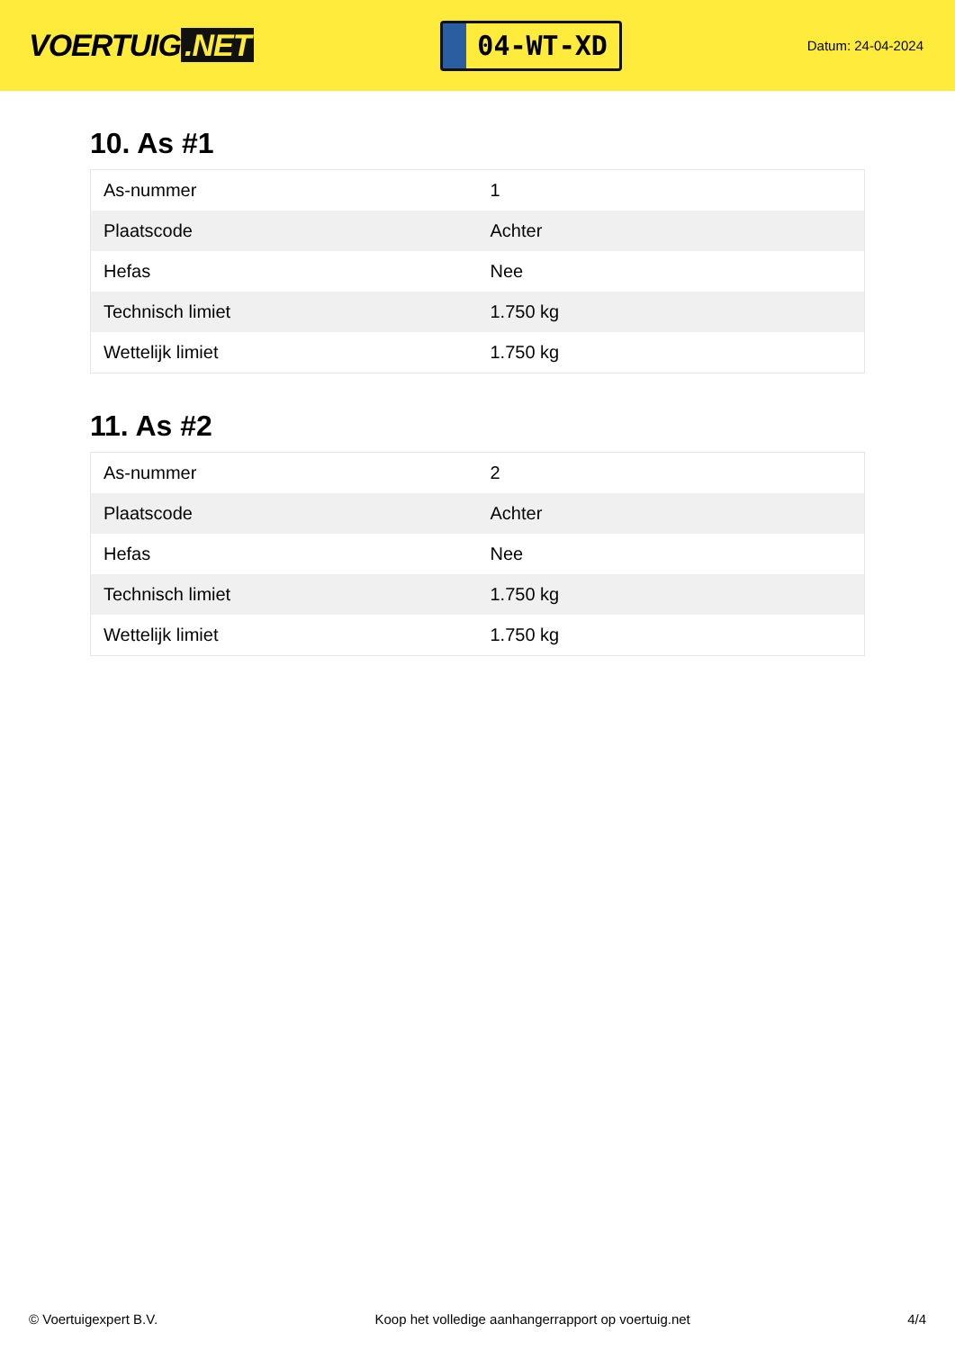VOERTUIG.NET
04-WT-XD
Datum: 24-04-2024
10. As #1
| As-nummer | 1 |
| Plaatscode | Achter |
| Hefas | Nee |
| Technisch limiet | 1.750 kg |
| Wettelijk limiet | 1.750 kg |
11. As #2
| As-nummer | 2 |
| Plaatscode | Achter |
| Hefas | Nee |
| Technisch limiet | 1.750 kg |
| Wettelijk limiet | 1.750 kg |
© Voertuigexpert B.V. Koop het volledige aanhangerrapport op voertuig.net 4/4